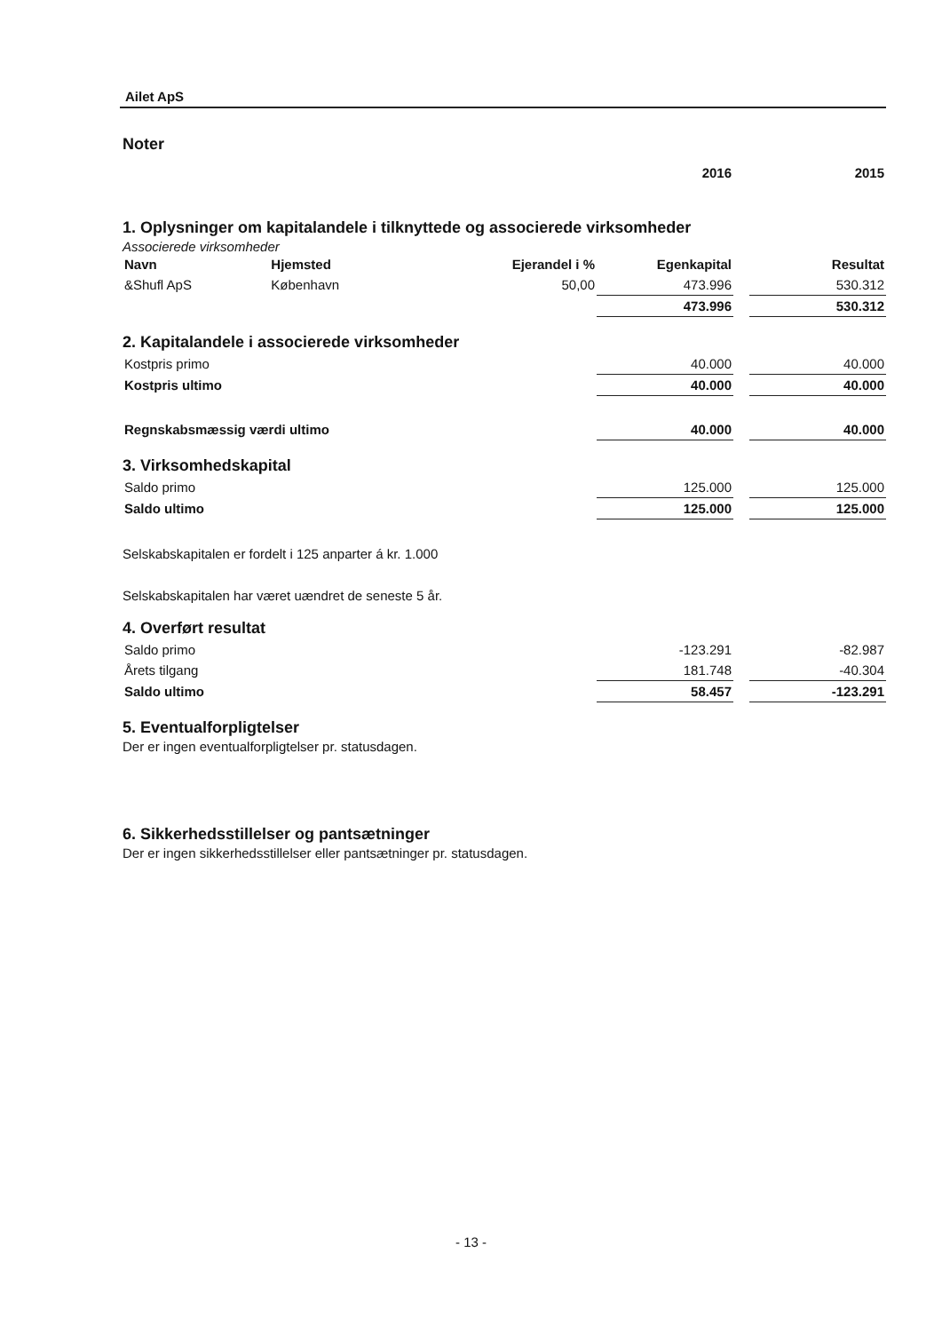Ailet ApS
Noter
| | 2016 | | 2015 |
1. Oplysninger om kapitalandele i tilknyttede og associerede virksomheder
Associerede virksomheder
| Navn | Hjemsted | Ejerandel i % | Egenkapital | | Resultat |
| &Shufl ApS | København | 50,00 | 473.996 | | 530.312 |
| | | | 473.996 | | 530.312 |
2. Kapitalandele i associerede virksomheder
| Kostpris primo | 40.000 | | 40.000 |
| Kostpris ultimo | 40.000 | | 40.000 |
| Regnskabsmæssig værdi ultimo | 40.000 | | 40.000 |
3. Virksomhedskapital
| Saldo primo | 125.000 | | 125.000 |
| Saldo ultimo | 125.000 | | 125.000 |
Selskabskapitalen er fordelt i 125 anparter á kr. 1.000
Selskabskapitalen har været uændret de seneste 5 år.
4. Overført resultat
| Saldo primo | -123.291 | | -82.987 |
| Årets tilgang | 181.748 | | -40.304 |
| Saldo ultimo | 58.457 | | -123.291 |
5. Eventualforpligtelser
Der er ingen eventualforpligtelser pr. statusdagen.
6. Sikkerhedsstillelser og pantsætninger
Der er ingen sikkerhedsstillelser eller pantsætninger pr. statusdagen.
- 13 -